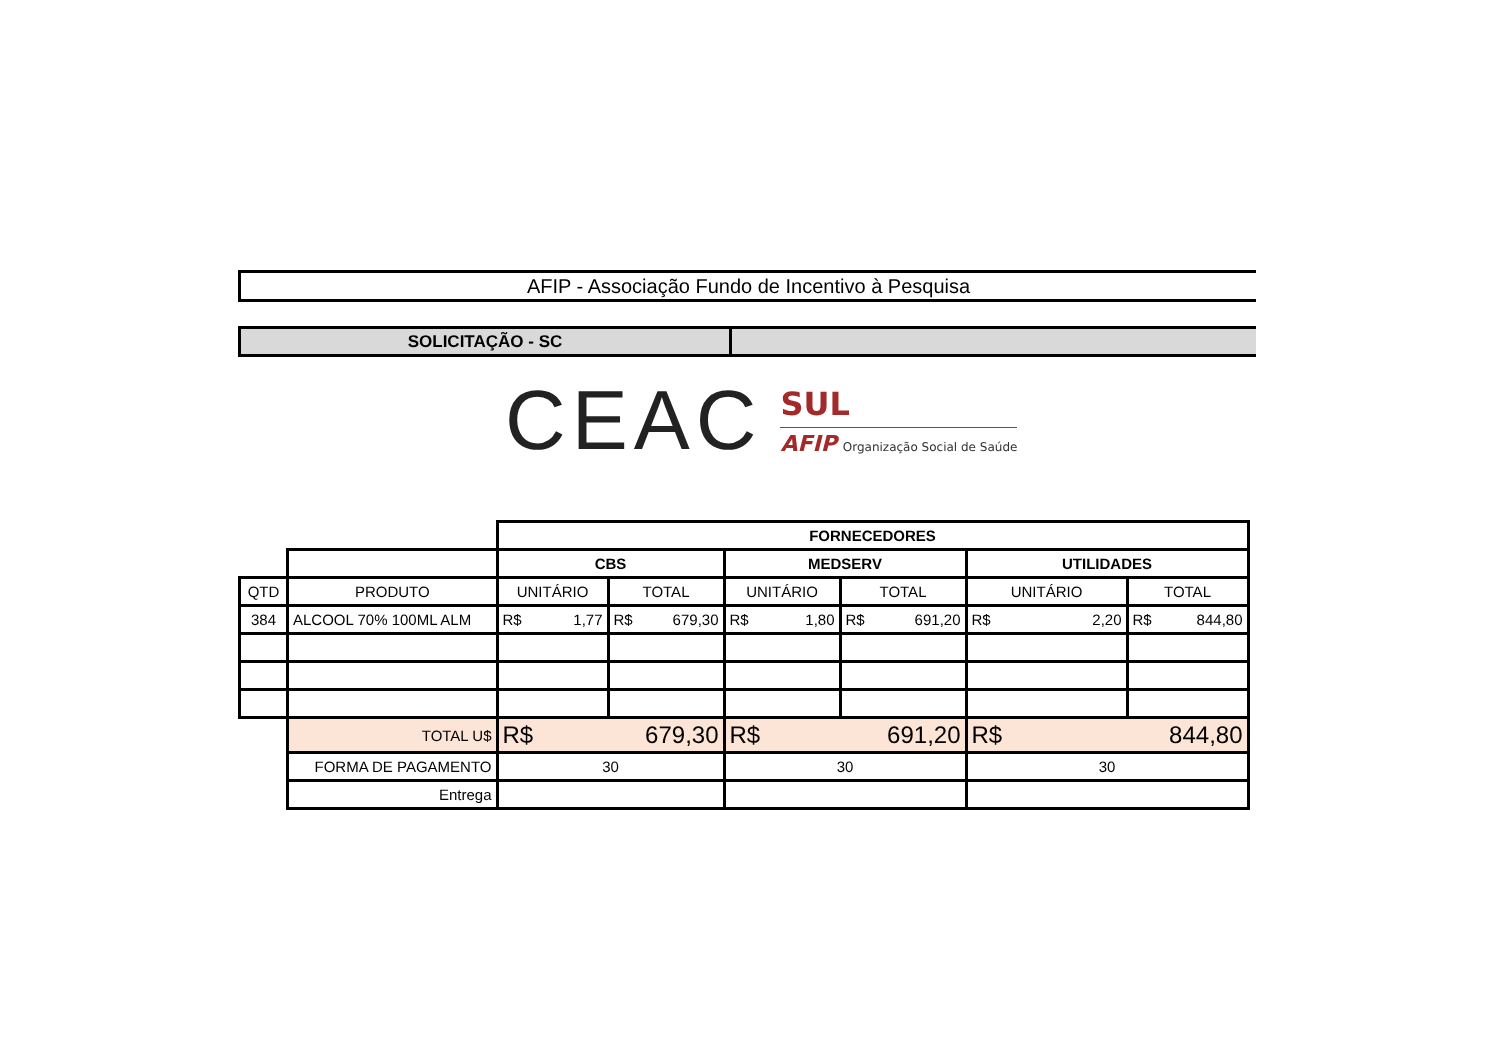AFIP - Associação Fundo de Incentivo à Pesquisa
SOLICITAÇÃO - SC
CEAC
SUL
AFIP Organização Social de Saúde
| | | FORNECEDORES | | | | | |
| | | CBS | | MEDSERV | | UTILIDADES | |
| QTD | PRODUTO | UNITÁRIO | TOTAL | UNITÁRIO | TOTAL | UNITÁRIO | TOTAL |
| 384 | ALCOOL 70% 100ML ALM | R$ 1,77 | R$ 679,30 | R$ 1,80 | R$ 691,20 | R$ 2,20 | R$ 844,80 |
| | TOTAL U$ | R$ 679,30 | | R$ 691,20 | | R$ 844,80 | |
| | FORMA DE PAGAMENTO | 30 | | 30 | | 30 | |
| | Entrega | | | | | | |